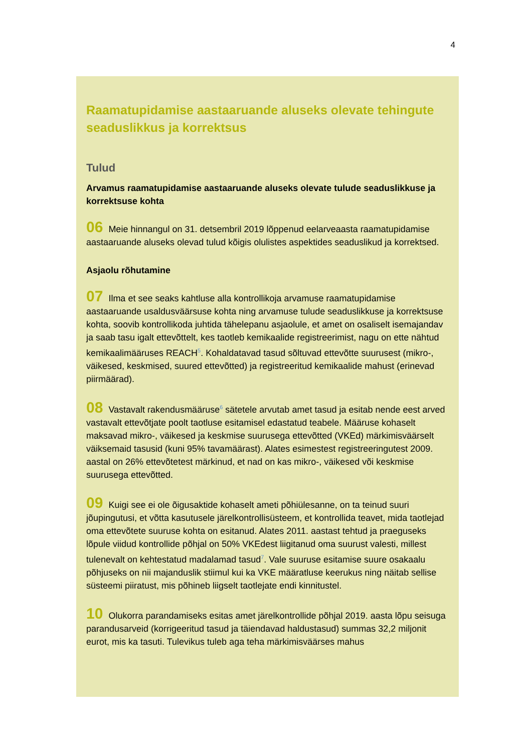4
Raamatupidamise aastaaruande aluseks olevate tehingute seaduslikkus ja korrektsus
Tulud
Arvamus raamatupidamise aastaaruande aluseks olevate tulude seaduslikkuse ja korrektsuse kohta
06 Meie hinnangul on 31. detsembril 2019 lõppenud eelarveaasta raamatupidamise aastaaruande aluseks olevad tulud kõigis olulistes aspektides seaduslikud ja korrektsed.
Asjaolu rõhutamine
07 Ilma et see seaks kahtluse alla kontrollikoja arvamuse raamatupidamise aastaaruande usaldusväärsuse kohta ning arvamuse tulude seaduslikkuse ja korrektsuse kohta, soovib kontrollikoda juhtida tähelepanu asjaolule, et amet on osaliselt isemajandav ja saab tasu igalt ettevõttelt, kes taotleb kemikaalide registreerimist, nagu on ette nähtud kemikaalimääruses REACH<sup>5</sup>. Kohaldatavad tasud sõltuvad ettevõtte suurusest (mikro-, väikesed, keskmised, suured ettevõtted) ja registreeritud kemikaalide mahust (erinevad piirmäärad).
08 Vastavalt rakendusmääruse<sup>6</sup> sätetele arvutab amet tasud ja esitab nende eest arved vastavalt ettevõtjate poolt taotluse esitamisel edastatud teabele. Määruse kohaselt maksavad mikro-, väikesed ja keskmise suurusega ettevõtted (VKEd) märkimisväärselt väiksemaid tasusid (kuni 95% tavamäärast). Alates esimestest registreeringutest 2009. aastal on 26% ettevõtetest märkinud, et nad on kas mikro-, väikesed või keskmise suurusega ettevõtted.
09 Kuigi see ei ole õigusaktide kohaselt ameti põhiülesanne, on ta teinud suuri jõupingutusi, et võtta kasutusele järelkontrollisüsteem, et kontrollida teavet, mida taotlejad oma ettevõtete suuruse kohta on esitanud. Alates 2011. aastast tehtud ja praeguseks lõpule viidud kontrollide põhjal on 50% VKEdest liigitanud oma suurust valesti, millest tulenevalt on kehtestatud madalamad tasud<sup>7</sup>. Vale suuruse esitamise suure osakaalu põhjuseks on nii majanduslik stiimul kui ka VKE määratluse keerukus ning näitab sellise süsteemi piiratust, mis põhineb liigselt taotlejate endi kinnitustel.
10 Olukorra parandamiseks esitas amet järelkontrollide põhjal 2019. aasta lõpu seisuga parandusarveid (korrigeeritud tasud ja täiendavad haldustasud) summas 32,2 miljonit eurot, mis ka tasuti. Tulevikus tuleb aga teha märkimisväärses mahus